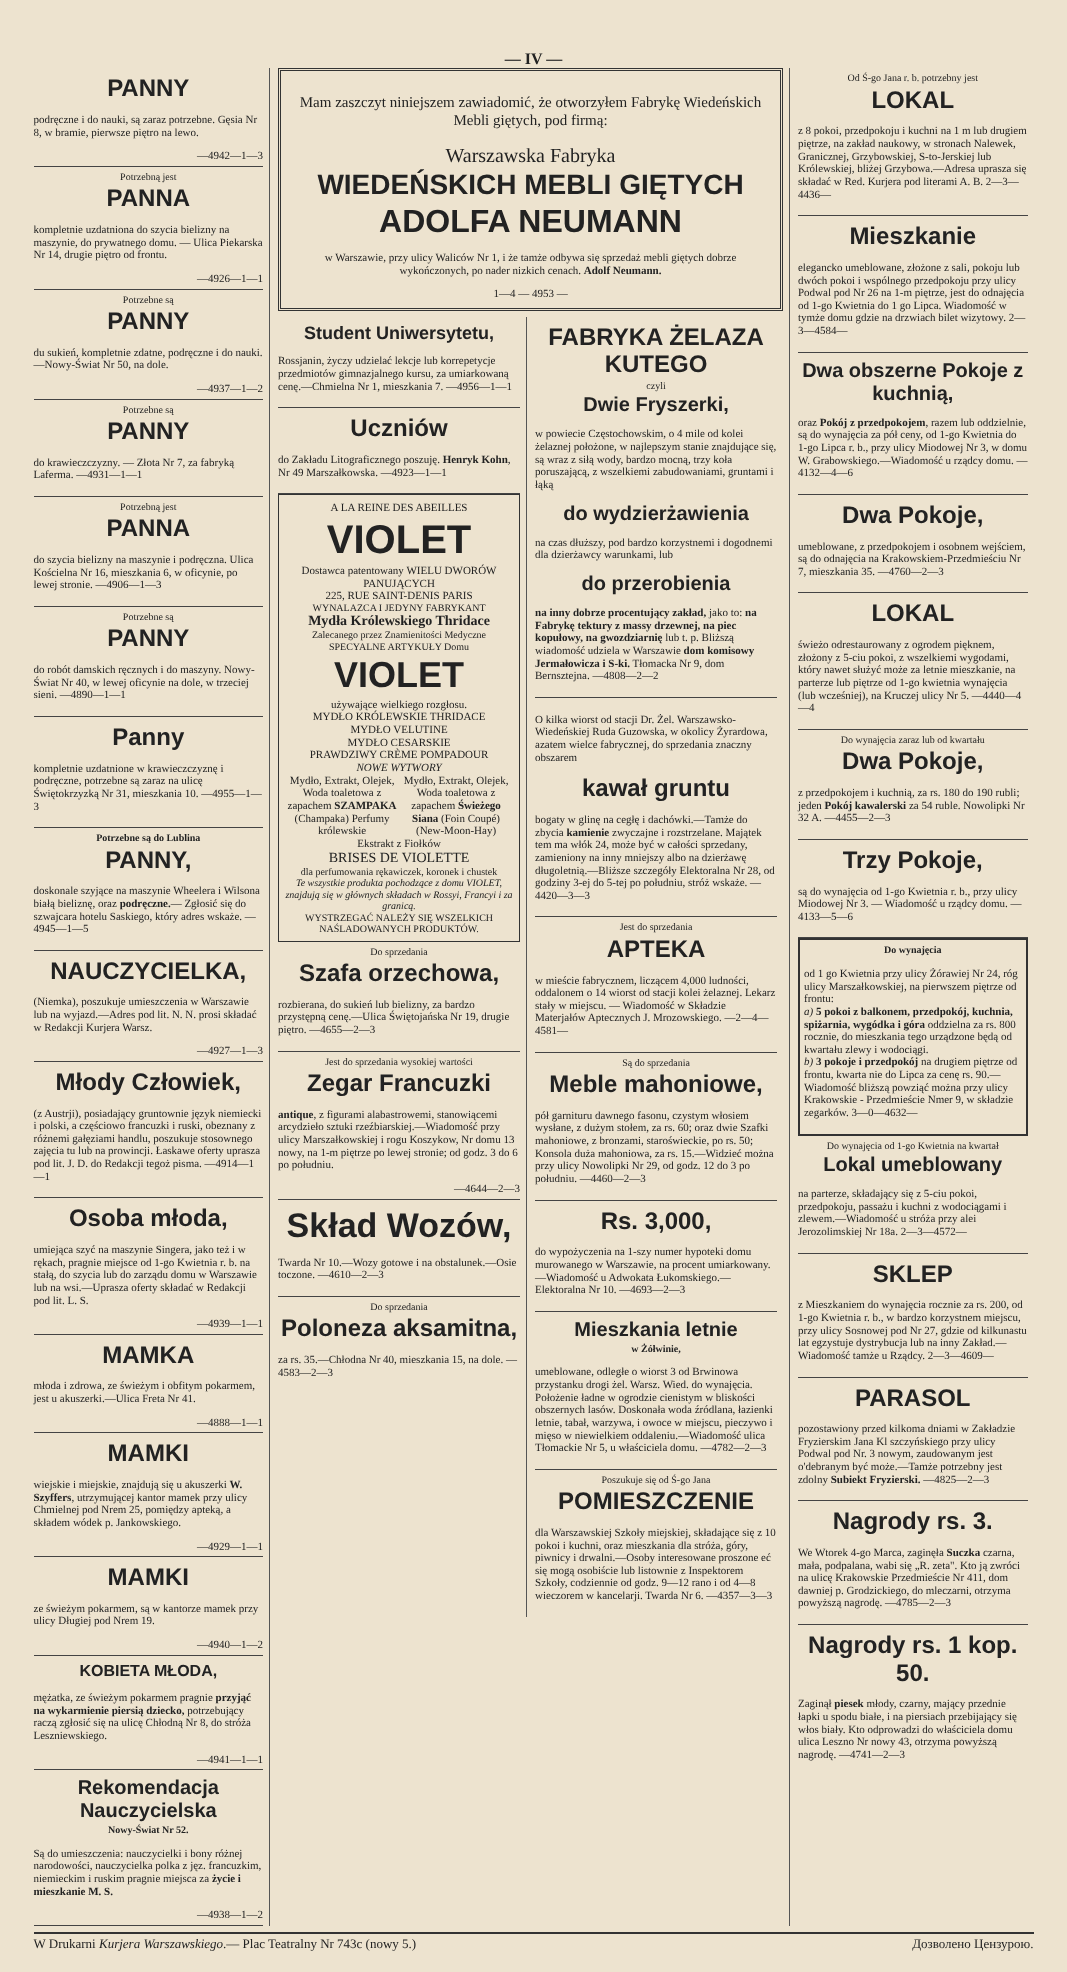— IV —
PANNY
podręczne i do nauki, są zaraz potrzebne. Gęsia Nr 8, w bramie, pierwsze piętro na lewo.
—4942—1—3
Potrzebną jest
PANNA
kompletnie uzdatniona do szycia bielizny na maszynie, do prywatnego domu. — Ulica Piekarska Nr 14, drugie piętro od frontu.
—4926—1—1
Potrzebne są
PANNY
du sukień, kompletnie zdatne, podręczne i do nauki.—Nowy-Świat Nr 50, na dole.
—4937—1—2
Potrzebne są
PANNY
do krawieczczyzny. — Złota Nr 7, za fabryką Laferma. —4931—1—1
Potrzebną jest
PANNA
do szycia bielizny na maszynie i podręczna. Ulica Kościelna Nr 16, mieszkania 6, w oficynie, po lewej stronie. —4906—1—3
Potrzebne są
PANNY
do robót damskich ręcznych i do maszyny. Nowy-Świat Nr 40, w lewej oficynie na dole, w trzeciej sieni. —4890—1—1
Panny
kompletnie uzdatnione w krawieczczyznę i podręczne, potrzebne są zaraz na ulicę Świętokrzyzką Nr 31, mieszkania 10. —4955—1—3
Potrzebne są do Lublina
PANNY,
doskonale szyjące na maszynie Wheelera i Wilsona białą bieliznę, oraz podręczne.— Zgłosić się do szwajcara hotelu Saskiego, który adres wskaże. —4945—1—5
NAUCZYCIELKA,
(Niemka), poszukuje umieszczenia w Warszawie lub na wyjazd.—Adres pod lit. N. N. prosi składać w Redakcji Kurjera Warsz.
—4927—1—3
Młody Człowiek,
(z Austrji), posiadający gruntownie język niemiecki i polski, a częściowo francuzki i ruski, obeznany z różnemi gałęziami handlu, poszukuje stosownego zajęcia tu lub na prowincji. Łaskawe oferty uprasza pod lit. J. D. do Redakcji tegoż pisma. —4914—1—1
Osoba młoda,
umiejąca szyć na maszynie Singera, jako też i w rękach, pragnie miejsce od 1-go Kwietnia r. b. na stałą, do szycia lub do zarządu domu w Warszawie lub na wsi.—Uprasza oferty składać w Redakcji pod lit. L. S.
—4939—1—1
MAMKA
młoda i zdrowa, ze świeżym i obfitym pokarmem, jest u akuszerki.—Ulica Freta Nr 41.
—4888—1—1
MAMKI
wiejskie i miejskie, znajdują się u akuszerki W. Szyffers, utrzymującej kantor mamek przy ulicy Chmielnej pod Nrem 25, pomiędzy apteką, a składem wódek p. Jankowskiego.
—4929—1—1
MAMKI
ze świeżym pokarmem, są w kantorze mamek przy ulicy Długiej pod Nrem 19.
—4940—1—2
KOBIETA MŁODA,
mężatka, ze świeżym pokarmem pragnie przyjąć na wykarmienie piersią dziecko, potrzebujący raczą zgłosić się na ulicę Chłodną Nr 8, do stróża Leszniewskiego.
—4941—1—1
Rekomendacja Nauczycielska
Nowy-Świat Nr 52.
Są do umieszczenia: nauczycielki i bony różnej narodowości, nauczycielka polka z jęz. francuzkim, niemieckim i ruskim pragnie miejsca za życie i mieszkanie M. S.
—4938—1—2
Mam zaszczyt niniejszem zawiadomić, że otworzyłem Fabrykę Wiedeńskich Mebli giętych, pod firmą:
Warszawska Fabryka
WIEDEŃSKICH MEBLI GIĘTYCH
ADOLFA NEUMANN
w Warszawie, przy ulicy Waliców Nr 1, i że tamże odbywa się sprzedaż mebli giętych dobrze wykończonych, po nader nizkich cenach. Adolf Neumann.
1—4 — 4953 —
Student Uniwersytetu,
Rossjanin, życzy udzielać lekcje lub korrepetycje przedmiotów gimnazjalnego kursu, za umiarkowaną cenę.—Chmielna Nr 1, mieszkania 7. —4956—1—1
Uczniów
do Zakładu Litograficznego poszuję. Henryk Kohn, Nr 49 Marszałkowska. —4923—1—1
A LA REINE DES ABEILLES
VIOLET
Dostawca patentowany WIELU DWORÓW PANUJĄCYCH
225, RUE SAINT-DENIS PARIS
WYNALAZCA I JEDYNY FABRYKANT
Mydła Królewskiego Thridace
Zalecanego przez Znamienitości Medyczne
SPECYALNE ARTYKUŁY Domu
VIOLET
używające wielkiego rozgłosu.
MYDŁO KRÓLEWSKIE THRIDACE
MYDŁO VELUTINE
MYDŁO CESARSKIE
PRAWDZIWY CRÈME POMPADOUR
NOWE WYTWORY
Mydło, Extrakt, Olejek, Woda toaletowa z zapachem SZAMPAKA (Champaka) Perfumy królewskie
Mydło, Extrakt, Olejek, Woda toaletowa z zapachem Świeżego Siana (Foin Coupé) (New-Moon-Hay)
Ekstrakt z Fiołków
BRISES DE VIOLETTE
dla perfumowania rękawiczek, koronek i chustek
Te wszystkie produkta pochodzące z domu VIOLET, znajdują się w głównych składach w Rossyi, Francyi i za granicą.
WYSTRZEGAĆ NALEŻY SIĘ WSZELKICH NAŚLADOWANYCH PRODUKTÓW.
Do sprzedania
Szafa orzechowa,
rozbierana, do sukień lub bielizny, za bardzo przystępną cenę.—Ulica Świętojańska Nr 19, drugie piętro. —4655—2—3
Jest do sprzedania wysokiej wartości
Zegar Francuzki
antique, z figurami alabastrowemi, stanowiącemi arcydzieło sztuki rzeźbiarskiej.—Wiadomość przy ulicy Marszałkowskiej i rogu Koszykow, Nr domu 13 nowy, na 1-m piętrze po lewej stronie; od godz. 3 do 6 po południu.
—4644—2—3
Skład Wozów,
Twarda Nr 10.—Wozy gotowe i na obstalunek.—Osie toczone. —4610—2—3
Do sprzedania
Poloneza aksamitna,
za rs. 35.—Chłodna Nr 40, mieszkania 15, na dole. —4583—2—3
FABRYKA ŻELAZA KUTEGO
czyli
Dwie Fryszerki,
w powiecie Częstochowskim, o 4 mile od kolei żelaznej położone, w najlepszym stanie znajdujące się, są wraz z siłą wody, bardzo mocną, trzy koła poruszającą, z wszelkiemi zabudowaniami, gruntami i łąką
do wydzierżawienia
na czas dłuższy, pod bardzo korzystnemi i dogodnemi dla dzierżawcy warunkami, lub
do przerobienia
na inny dobrze procentujący zakład, jako to: na Fabrykę tektury z massy drzewnej, na piec kopułowy, na gwozdziarnię lub t. p. Bliższą wiadomość udziela w Warszawie dom komisowy Jermałowicza i S-ki. Tłomacka Nr 9, dom Bernsztejna. —4808—2—2
O kilka wiorst od stacji Dr. Żel. Warszawsko-Wiedeńskiej Ruda Guzowska, w okolicy Żyrardowa, azatem wielce fabrycznej, do sprzedania znaczny obszarem
kawał gruntu
bogaty w glinę na cegłę i dachówki.—Tamże do zbycia kamienie zwyczajne i rozstrzelane. Majątek tem ma włók 24, może być w całości sprzedany, zamieniony na inny mniejszy albo na dzierżawę długoletnią.—Bliższe szczegóły Elektoralna Nr 28, od godziny 3-ej do 5-tej po południu, stróż wskaże. —4420—3—3
Jest do sprzedania
APTEKA
w mieście fabrycznem, liczącem 4,000 ludności, oddalonem o 14 wiorst od stacji kolei żelaznej. Lekarz stały w miejscu. — Wiadomość w Składzie Materjałów Aptecznych J. Mrozowskiego. —2—4—4581—
Są do sprzedania
Meble mahoniowe,
pół garnituru dawnego fasonu, czystym włosiem wysłane, z dużym stołem, za rs. 60; oraz dwie Szafki mahoniowe, z bronzami, staroświeckie, po rs. 50; Konsola duża mahoniowa, za rs. 15.—Widzieć można przy ulicy Nowolipki Nr 29, od godz. 12 do 3 po południu. —4460—2—3
Rs. 3,000,
do wypożyczenia na 1-szy numer hypoteki domu murowanego w Warszawie, na procent umiarkowany.—Wiadomość u Adwokata Łukomskiego.—Elektoralna Nr 10. —4693—2—3
Mieszkania letnie
w Żółwinie,
umeblowane, odległe o wiorst 3 od Brwinowa przystanku drogi żel. Warsz. Wied. do wynajęcia. Położenie ładne w ogrodzie cienistym w bliskości obszernych lasów. Doskonała woda źródlana, łazienki letnie, tabał, warzywa, i owoce w miejscu, pieczywo i mięso w niewielkiem oddaleniu.—Wiadomość ulica Tłomackie Nr 5, u właściciela domu. —4782—2—3
Poszukuje się od Ś-go Jana
POMIESZCZENIE
dla Warszawskiej Szkoły miejskiej, składające się z 10 pokoi i kuchni, oraz mieszkania dla stróża, góry, piwnicy i drwalni.—Osoby interesowane proszone eć się mogą osobiście lub listownie z Inspektorem Szkoły, codziennie od godz. 9—12 rano i od 4—8 wieczorem w kancelarji. Twarda Nr 6. —4357—3—3
Od Ś-go Jana r. b. potrzebny jest
LOKAL
z 8 pokoi, przedpokoju i kuchni na 1 m lub drugiem piętrze, na zakład naukowy, w stronach Nalewek, Granicznej, Grzybowskiej, S-to-Jerskiej lub Królewskiej, bliżej Grzybowa.—Adresa uprasza się składać w Red. Kurjera pod literami A. B. 2—3—4436—
Mieszkanie
eleganckо umeblowane, złożone z sali, pokoju lub dwóch pokoi i wspólnego przedpokoju przy ulicy Podwal pod Nr 26 na 1-m piętrze, jest do odnajęcia od 1-go Kwietnia do 1 go Lipca. Wiadomość w tymże domu gdzie na drzwiach bilet wizytowy. 2—3—4584—
Dwa obszerne Pokoje z kuchnią,
oraz Pokój z przedpokojem, razem lub oddzielnie, są do wynajęcia za pół ceny, od 1-go Kwietnia do 1-go Lipca r. b., przy ulicy Miodowej Nr 3, w domu W. Grabowskiego.—Wiadomość u rządcy domu. —4132—4—6
Dwa Pokoje,
umeblowane, z przedpokojem i osobnem wejściem, są do odnajęcia na Krakowskiem-Przedmieściu Nr 7, mieszkania 35. —4760—2—3
LOKAL
świeżo odrestaurowany z ogrodem pięknem, złożony z 5-ciu pokoi, z wszelkiemi wygodami, który nawet służyć może za letnie mieszkanie, na parterze lub piętrze od 1-go kwietnia wynajęcia (lub wcześniej), na Kruczej ulicy Nr 5. —4440—4—4
Do wynajęcia zaraz lub od kwartału
Dwa Pokoje,
z przedpokojem i kuchnią, za rs. 180 do 190 rubli; jeden Pokój kawalerski za 54 ruble. Nowolipki Nr 32 A. —4455—2—3
Trzy Pokoje,
są do wynajęcia od 1-go Kwietnia r. b., przy ulicy Miodowej Nr 3. — Wiadomość u rządcy domu. —4133—5—6
Do wynajęcia
od 1 go Kwietnia przy ulicy Żórawiej Nr 24, róg ulicy Marszałkowskiej, na pierwszem piętrze od frontu:
a) 5 pokoi z balkonem, przedpokój, kuchnia, spiżarnia, wygódka i góra oddzielna za rs. 800 rocznie, do mieszkania tego urządzone będą od kwartału zlewy i wodociągi.
b) 3 pokoje i przedpokój na drugiem piętrze od frontu, kwarta nie do Lipca za cenę rs. 90.—Wiadomość bliższą powziąć można przy ulicy Krakowskie - Przedmieście Nmer 9, w składzie zegarków. 3—0—4632—
Do wynajęcia od 1-go Kwietnia na kwartał
Lokal umeblowany
na parterze, składający się z 5-ciu pokoi, przedpokoju, passażu i kuchni z wodociągami i zlewem.—Wiadomość u stróża przy alei Jerozolimskiej Nr 18a. 2—3—4572—
SKLEP
z Mieszkaniem do wynajęcia rocznie za rs. 200, od 1-go Kwietnia r. b., w bardzo korzystnem miejscu, przy ulicy Sosnowej pod Nr 27, gdzie od kilkunastu lat egzystuje dystrybucja lub na inny Zakład.—Wiadomość tamże u Rządcy. 2—3—4609—
PARASOL
pozostawiony przed kilkoma dniami w Zakładzie Fryzierskim Jana Kl szczyńskiego przy ulicy Podwal pod Nr. 3 nowym, zaudowanym jest o'debranym być może.—Tamże potrzebny jest zdolny Subiekt Fryzierski. —4825—2—3
Nagrody rs. 3.
We Wtorek 4-go Marca, zaginęła Suczka czarna, mała, podpalana, wabi się „R. zeta". Kto ją zwróci na ulicę Krakowskie Przedmieście Nr 411, dom dawniej p. Grodzickiego, do mleczarni, otrzyma powyższą nagrodę. —4785—2—3
Nagrody rs. 1 kop. 50.
Zaginął piesek młody, czarny, mający przednie łapki u spodu białe, i na piersiach przebijający się włos biały. Kto odprowadzi do właściciela domu ulica Leszno Nr nowy 43, otrzyma powyższą nagrodę. —4741—2—3
W Drukarni Kurjera Warszawskiego.— Plac Teatralny Nr 743c (nowy 5.) Дозволено Цензурою.